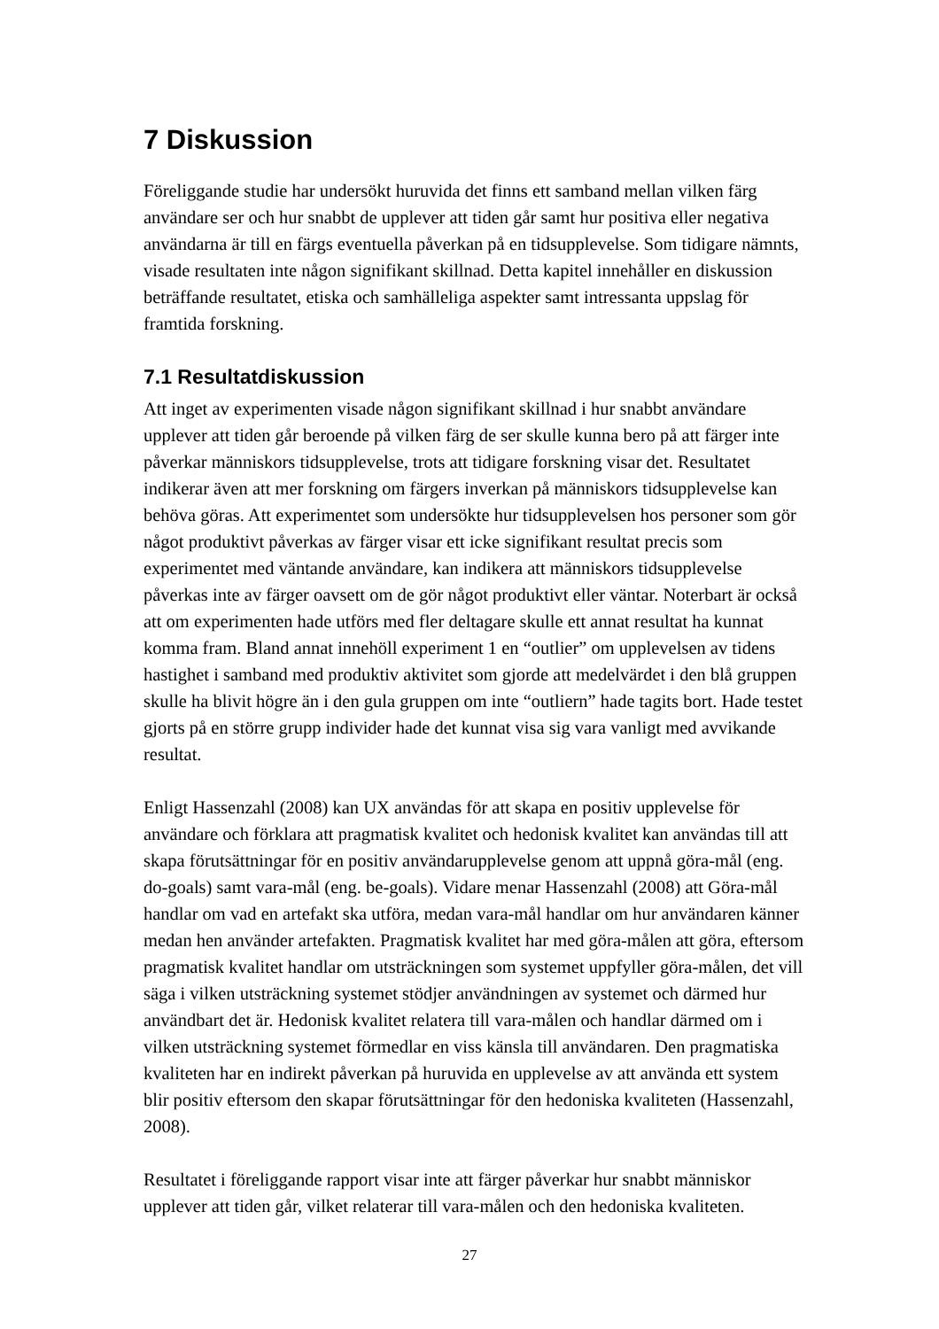7 Diskussion
Föreliggande studie har undersökt huruvida det finns ett samband mellan vilken färg användare ser och hur snabbt de upplever att tiden går samt hur positiva eller negativa användarna är till en färgs eventuella påverkan på en tidsupplevelse. Som tidigare nämnts, visade resultaten inte någon signifikant skillnad. Detta kapitel innehåller en diskussion beträffande resultatet, etiska och samhälleliga aspekter samt intressanta uppslag för framtida forskning.
7.1 Resultatdiskussion
Att inget av experimenten visade någon signifikant skillnad i hur snabbt användare upplever att tiden går beroende på vilken färg de ser skulle kunna bero på att färger inte påverkar människors tidsupplevelse, trots att tidigare forskning visar det. Resultatet indikerar även att mer forskning om färgers inverkan på människors tidsupplevelse kan behöva göras. Att experimentet som undersökte hur tidsupplevelsen hos personer som gör något produktivt påverkas av färger visar ett icke signifikant resultat precis som experimentet med väntande användare, kan indikera att människors tidsupplevelse påverkas inte av färger oavsett om de gör något produktivt eller väntar. Noterbart är också att om experimenten hade utförs med fler deltagare skulle ett annat resultat ha kunnat komma fram. Bland annat innehöll experiment 1 en “outlier” om upplevelsen av tidens hastighet i samband med produktiv aktivitet som gjorde att medelvärdet i den blå gruppen skulle ha blivit högre än i den gula gruppen om inte “outliern” hade tagits bort. Hade testet gjorts på en större grupp individer hade det kunnat visa sig vara vanligt med avvikande resultat.
Enligt Hassenzahl (2008) kan UX användas för att skapa en positiv upplevelse för användare och förklara att pragmatisk kvalitet och hedonisk kvalitet kan användas till att skapa förutsättningar för en positiv användarupplevelse genom att uppnå göra-mål (eng. do-goals) samt vara-mål (eng. be-goals). Vidare menar Hassenzahl (2008) att Göra-mål handlar om vad en artefakt ska utföra, medan vara-mål handlar om hur användaren känner medan hen använder artefakten. Pragmatisk kvalitet har med göra-målen att göra, eftersom pragmatisk kvalitet handlar om utsträckningen som systemet uppfyller göra-målen, det vill säga i vilken utsträckning systemet stödjer användningen av systemet och därmed hur användbart det är. Hedonisk kvalitet relatera till vara-målen och handlar därmed om i vilken utsträckning systemet förmedlar en viss känsla till användaren. Den pragmatiska kvaliteten har en indirekt påverkan på huruvida en upplevelse av att använda ett system blir positiv eftersom den skapar förutsättningar för den hedoniska kvaliteten (Hassenzahl, 2008).
Resultatet i föreliggande rapport visar inte att färger påverkar hur snabbt människor upplever att tiden går, vilket relaterar till vara-målen och den hedoniska kvaliteten.
27